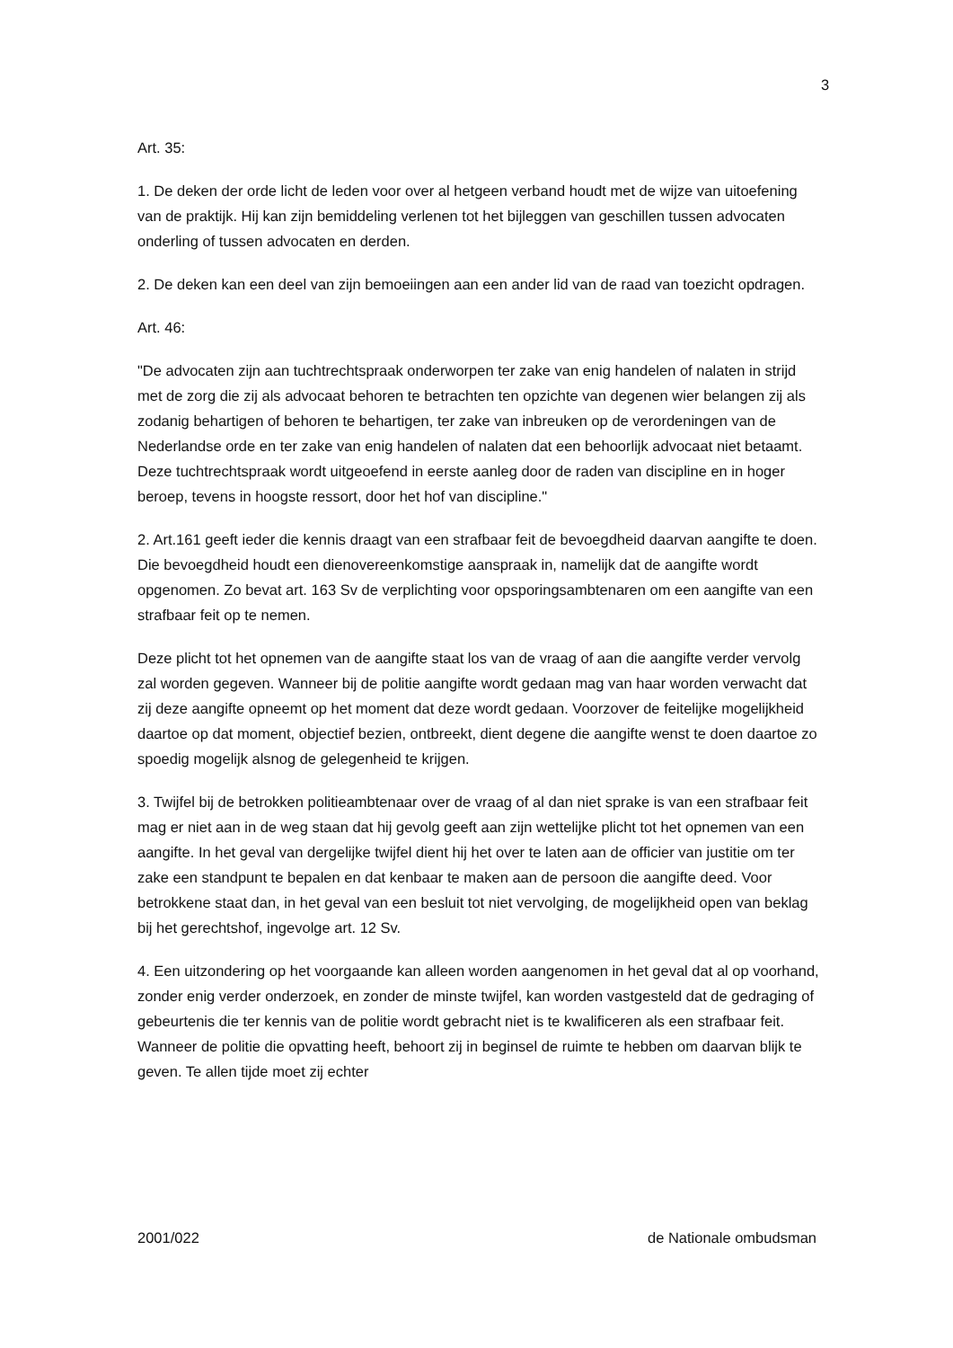3
Art. 35:
1. De deken der orde licht de leden voor over al hetgeen verband houdt met de wijze van uitoefening van de praktijk. Hij kan zijn bemiddeling verlenen tot het bijleggen van geschillen tussen advocaten onderling of tussen advocaten en derden.
2. De deken kan een deel van zijn bemoeiingen aan een ander lid van de raad van toezicht opdragen.
Art. 46:
"De advocaten zijn aan tuchtrechtspraak onderworpen ter zake van enig handelen of nalaten in strijd met de zorg die zij als advocaat behoren te betrachten ten opzichte van degenen wier belangen zij als zodanig behartigen of behoren te behartigen, ter zake van inbreuken op de verordeningen van de Nederlandse orde en ter zake van enig handelen of nalaten dat een behoorlijk advocaat niet betaamt. Deze tuchtrechtspraak wordt uitgeoefend in eerste aanleg door de raden van discipline en in hoger beroep, tevens in hoogste ressort, door het hof van discipline."
2. Art.161 geeft ieder die kennis draagt van een strafbaar feit de bevoegdheid daarvan aangifte te doen. Die bevoegdheid houdt een dienovereenkomstige aanspraak in, namelijk dat de aangifte wordt opgenomen. Zo bevat art. 163 Sv de verplichting voor opsporingsambtenaren om een aangifte van een strafbaar feit op te nemen.
Deze plicht tot het opnemen van de aangifte staat los van de vraag of aan die aangifte verder vervolg zal worden gegeven. Wanneer bij de politie aangifte wordt gedaan mag van haar worden verwacht dat zij deze aangifte opneemt op het moment dat deze wordt gedaan. Voorzover de feitelijke mogelijkheid daartoe op dat moment, objectief bezien, ontbreekt, dient degene die aangifte wenst te doen daartoe zo spoedig mogelijk alsnog de gelegenheid te krijgen.
3. Twijfel bij de betrokken politieambtenaar over de vraag of al dan niet sprake is van een strafbaar feit mag er niet aan in de weg staan dat hij gevolg geeft aan zijn wettelijke plicht tot het opnemen van een aangifte. In het geval van dergelijke twijfel dient hij het over te laten aan de officier van justitie om ter zake een standpunt te bepalen en dat kenbaar te maken aan de persoon die aangifte deed. Voor betrokkene staat dan, in het geval van een besluit tot niet vervolging, de mogelijkheid open van beklag bij het gerechtshof, ingevolge art. 12 Sv.
4. Een uitzondering op het voorgaande kan alleen worden aangenomen in het geval dat al op voorhand, zonder enig verder onderzoek, en zonder de minste twijfel, kan worden vastgesteld dat de gedraging of gebeurtenis die ter kennis van de politie wordt gebracht niet is te kwalificeren als een strafbaar feit. Wanneer de politie die opvatting heeft, behoort zij in beginsel de ruimte te hebben om daarvan blijk te geven. Te allen tijde moet zij echter
2001/022 de Nationale ombudsman